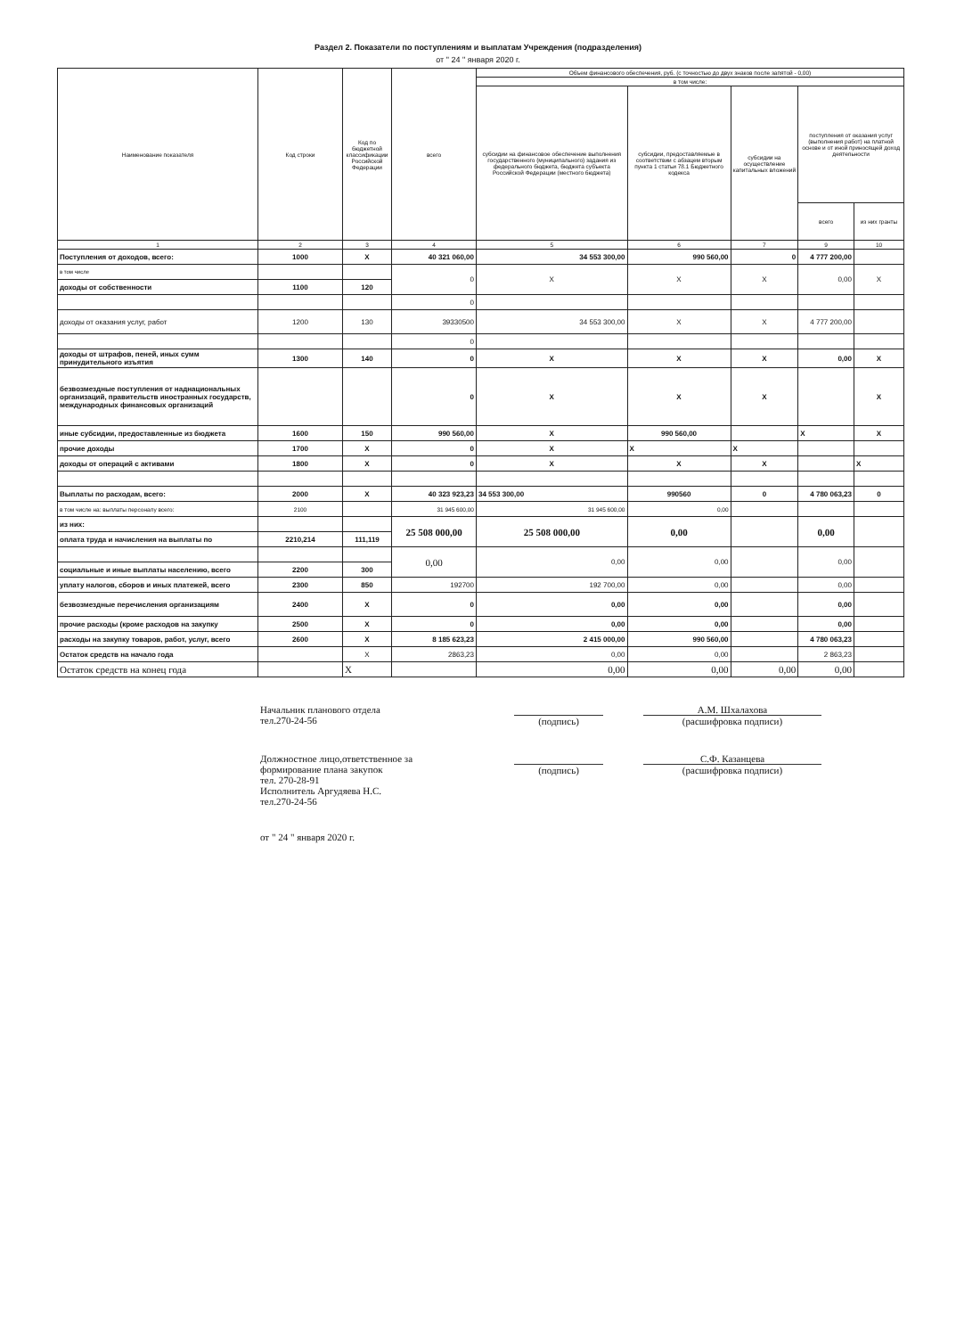Раздел 2. Показатели по поступлениям и выплатам Учреждения (подразделения)
от " 24 " января 2020 г.
| Наименование показателя | Код строки | Код по бюджетной классификации Российской Федерации | всего | Объем финансового обеспечения, руб. (с точностью до двух знаков после запятой - 0,00) | | | | |
| --- | --- | --- | --- | --- | --- | --- | --- | --- |
| | | | | в том числе: | | | | |
| | | | | субсидии на финансовое обеспечение выполнения государственного (муниципального) задания из федерального бюджета, бюджета субъекта Российской Федерации (местного бюджета) | субсидии, предоставляемые в соответствии с абзацем вторым пункта 1 статьи 78.1 Бюджетного кодекса | субсидии на осуществление капитальных вложений | поступления от оказания услуг (выполнения работ) на платной основе и от иной приносящей доход деятельности | |
| | | | | | | | всего | из них гранты |
| 1 | 2 | 3 | 4 | 5 | 6 | 7 | 9 | 10 |
| Поступления от доходов, всего: | 1000 | X | 40 321 060,00 | 34 553 300,00 | 990 560,00 | 0 | 4 777 200,00 | |
| в том числе | | | 0 | X | X | X | 0,00 | X |
| доходы от собственности | 1100 | 120 | | | | | | |
| | | | 0 | | | | | |
| доходы от оказания услуг, работ | 1200 | 130 | 39330500 | 34 553 300,00 | X | X | 4 777 200,00 | |
| | | | 0 | | | | | |
| доходы от штрафов, пеней, иных сумм принудительного изъятия | 1300 | 140 | 0 | X | X | X | 0,00 | X |
| безвозмездные поступления от наднациональных организаций, правительств иностранных государств, международных финансовых организаций | | | 0 | X | X | X | | X |
| иные субсидии, предоставленные из бюджета | 1600 | 150 | 990 560,00 | X | 990 560,00 | | X | X |
| прочие доходы | 1700 | X | 0 | X | X | X | | |
| доходы от операций с активами | 1800 | X | 0 | X | X | X | | X |
| Выплаты по расходам, всего: | 2000 | X | 40 323 923,23 | 34 553 300,00 | 990560 | 0 | 4 780 063,23 | 0 |
| в том числе на: выплаты персоналу всего: | 2100 | | 31 945 600,00 | 31 945 600,00 | 0,00 | | | |
| из них: | | | 25 508 000,00 | 25 508 000,00 | 0,00 | | 0,00 | |
| оплата труда и начисления на выплаты по | 2210,214 | 111,119 | | | | | | |
| | | | 0,00 | 0,00 | 0,00 | | 0,00 | |
| социальные и иные выплаты населению, всего | 2200 | 300 | | | | | | |
| уплату налогов, сборов и иных платежей, всего | 2300 | 850 | 192700 | 192 700,00 | 0,00 | | 0,00 | |
| безвозмездные перечисления организациям | 2400 | X | 0 | 0,00 | 0,00 | | 0,00 | |
| прочие расходы (кроме расходов на закупку | 2500 | X | 0 | 0,00 | 0,00 | | 0,00 | |
| расходы на закупку товаров, работ, услуг, всего | 2600 | X | 8 185 623,23 | 2 415 000,00 | 990 560,00 | | 4 780 063,23 | |
| Остаток средств на начало года | | X | 2863,23 | 0,00 | 0,00 | | 2 863,23 | |
| Остаток средств на конец года | | X | | 0,00 | 0,00 | 0,00 | 0,00 | |
Начальник планового отдела
тел.270-24-56
(подпись)
А.М. Шхалахова
(расшифровка подписи)
Должностное лицо,ответственное за формирование плана закупок
тел. 270-28-91
Исполнитель Аргудяева Н.С.
тел.270-24-56
(подпись)
С.Ф. Казанцева
(расшифровка подписи)
от " 24 " января 2020 г.